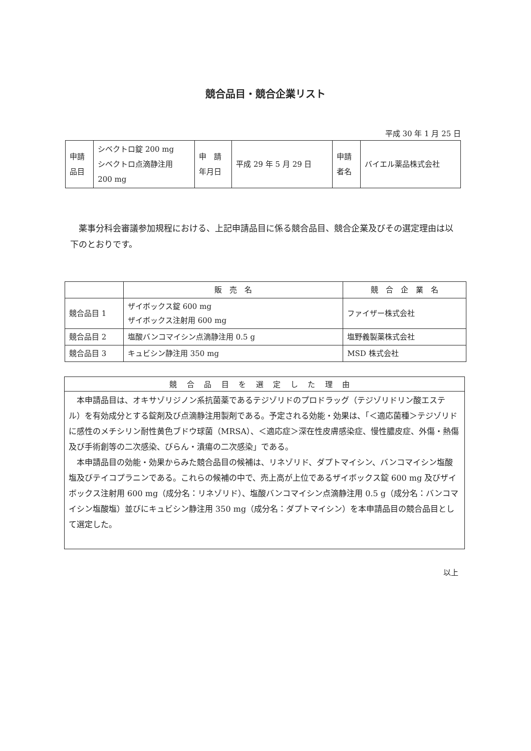競合品目・競合企業リスト
平成 30 年 1 月 25 日
| 申請 品目 | シベクトロ錠 200 mg シベクトロ点滴静注用 200 mg | 申 請 年月日 | 平成 29 年 5 月 29 日 | 申請 者名 | バイエル薬品株式会社 |
薬事分科会審議参加規程における、上記申請品目に係る競合品目、競合企業及びその選定理由は以下のとおりです。
| | 販 売 名 | 競 合 企 業 名 |
| --- | --- | --- |
| 競合品目 1 | ザイボックス錠 600 mg ザイボックス注射用 600 mg | ファイザー株式会社 |
| 競合品目 2 | 塩酸バンコマイシン点滴静注用 0.5 g | 塩野義製薬株式会社 |
| 競合品目 3 | キュビシン静注用 350 mg | MSD 株式会社 |
| 競合品目を選定した理由 |
| --- |
| 本申請品目は、オキサゾリジノン系抗菌薬であるテジゾリドのプロドラッグ（テジゾリドリン酸エステル）を有効成分とする錠剤及び点滴静注用製剤である。予定される効能・効果は、「＜適応菌種＞テジゾリドに感性のメチシリン耐性黄色ブドウ球菌（MRSA）、＜適応症＞深在性皮膚感染症、慢性膿皮症、外傷・熱傷及び手術創等の二次感染、びらん・潰瘍の二次感染」である。 本申請品目の効能・効果からみた競合品目の候補は、リネゾリド、ダプトマイシン、バンコマイシン塩酸塩及びテイコプラニンである。これらの候補の中で、売上高が上位であるザイボックス錠 600 mg 及びザイボックス注射用 600 mg（成分名：リネゾリド）、塩酸バンコマイシン点滴静注用 0.5 g（成分名：バンコマイシン塩酸塩）並びにキュビシン静注用 350 mg（成分名：ダプトマイシン）を本申請品目の競合品目として選定した。 |
以上